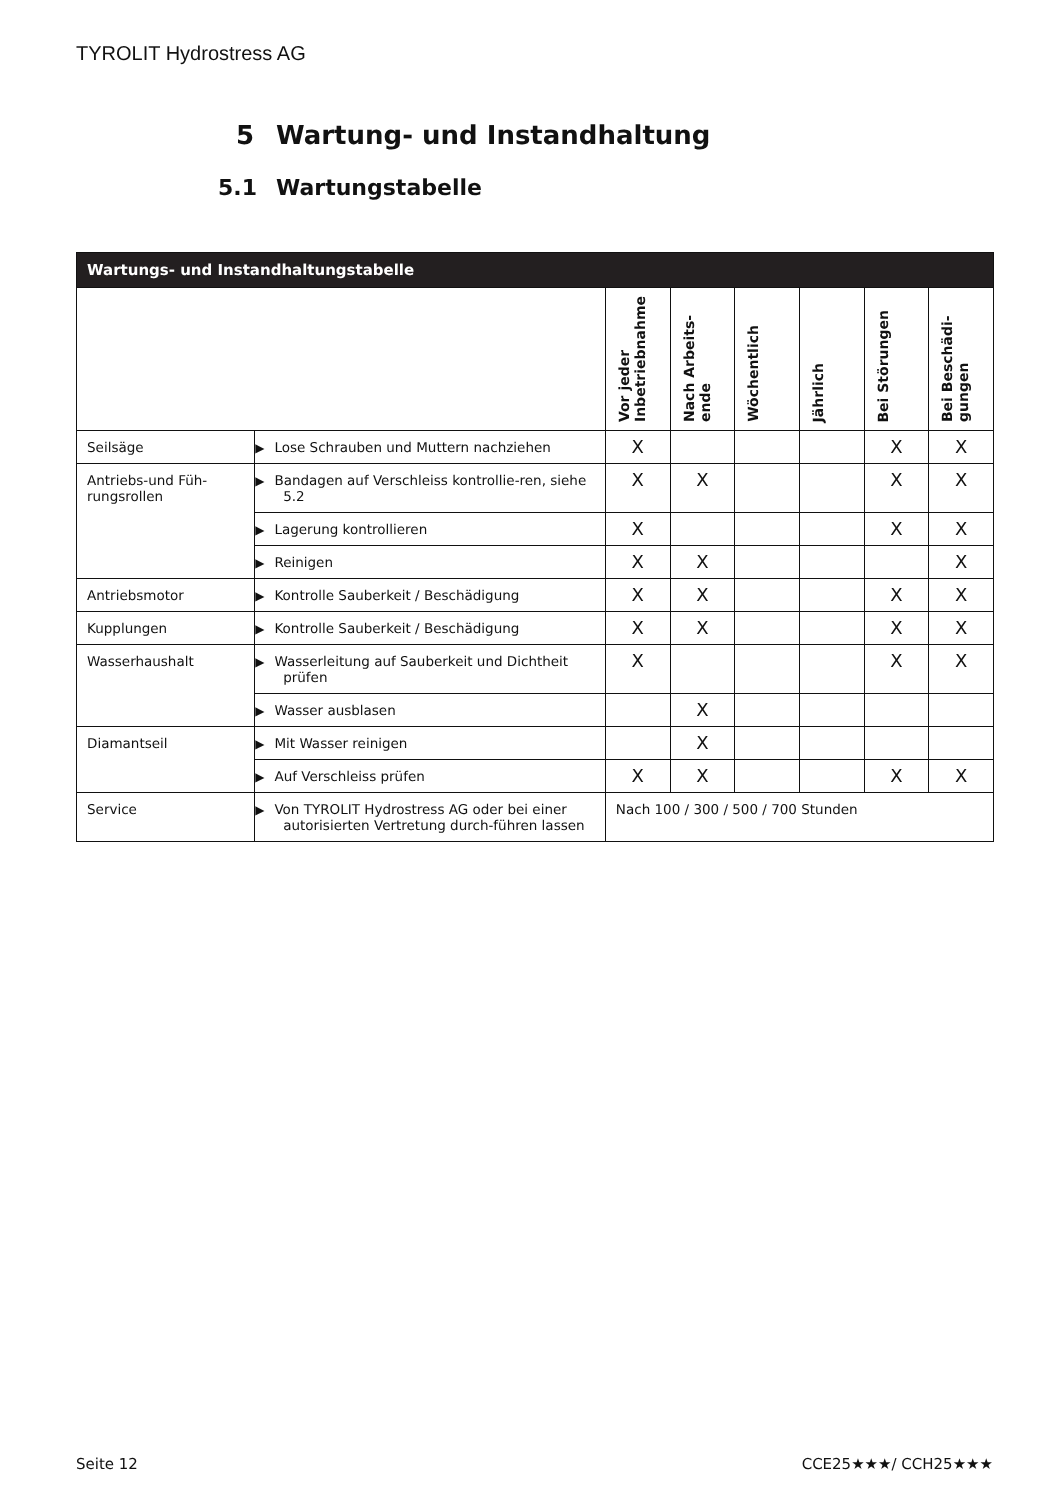TYROLIT Hydrostress AG
5 Wartung- und Instandhaltung
5.1 Wartungstabelle
| Wartungs- und Instandhaltungstabelle | | | | | | | |
| --- | --- | --- | --- | --- | --- | --- | --- |
| | | Vor jeder Inbetriebnahme | Nach Arbeits-ende | Wöchentlich | Jährlich | Bei Störungen | Bei Beschädi-gungen |
| Seilsäge | ▶ Lose Schrauben und Muttern nachziehen | X | | | | X | X |
| Antriebs-und Füh-rungsrollen | ▶ Bandagen auf Verschleiss kontrollie-ren, siehe 5.2 | X | X | | | X | X |
| | ▶ Lagerung kontrollieren | X | | | | X | X |
| | ▶ Reinigen | X | X | | | | X |
| Antriebsmotor | ▶ Kontrolle Sauberkeit / Beschädigung | X | X | | | X | X |
| Kupplungen | ▶ Kontrolle Sauberkeit / Beschädigung | X | X | | | X | X |
| Wasserhaushalt | ▶ Wasserleitung auf Sauberkeit und Dichtheit prüfen | X | | | | X | X |
| | ▶ Wasser ausblasen | | X | | | | |
| Diamantseil | ▶ Mit Wasser reinigen | | X | | | | |
| | ▶ Auf Verschleiss prüfen | X | X | | | X | X |
| Service | ▶ Von TYROLIT Hydrostress AG oder bei einer autorisierten Vertretung durch-führen lassen | Nach 100 / 300 / 500 / 700 Stunden | | | | | |
Seite 12 CCE25★★★/ CCH25★★★